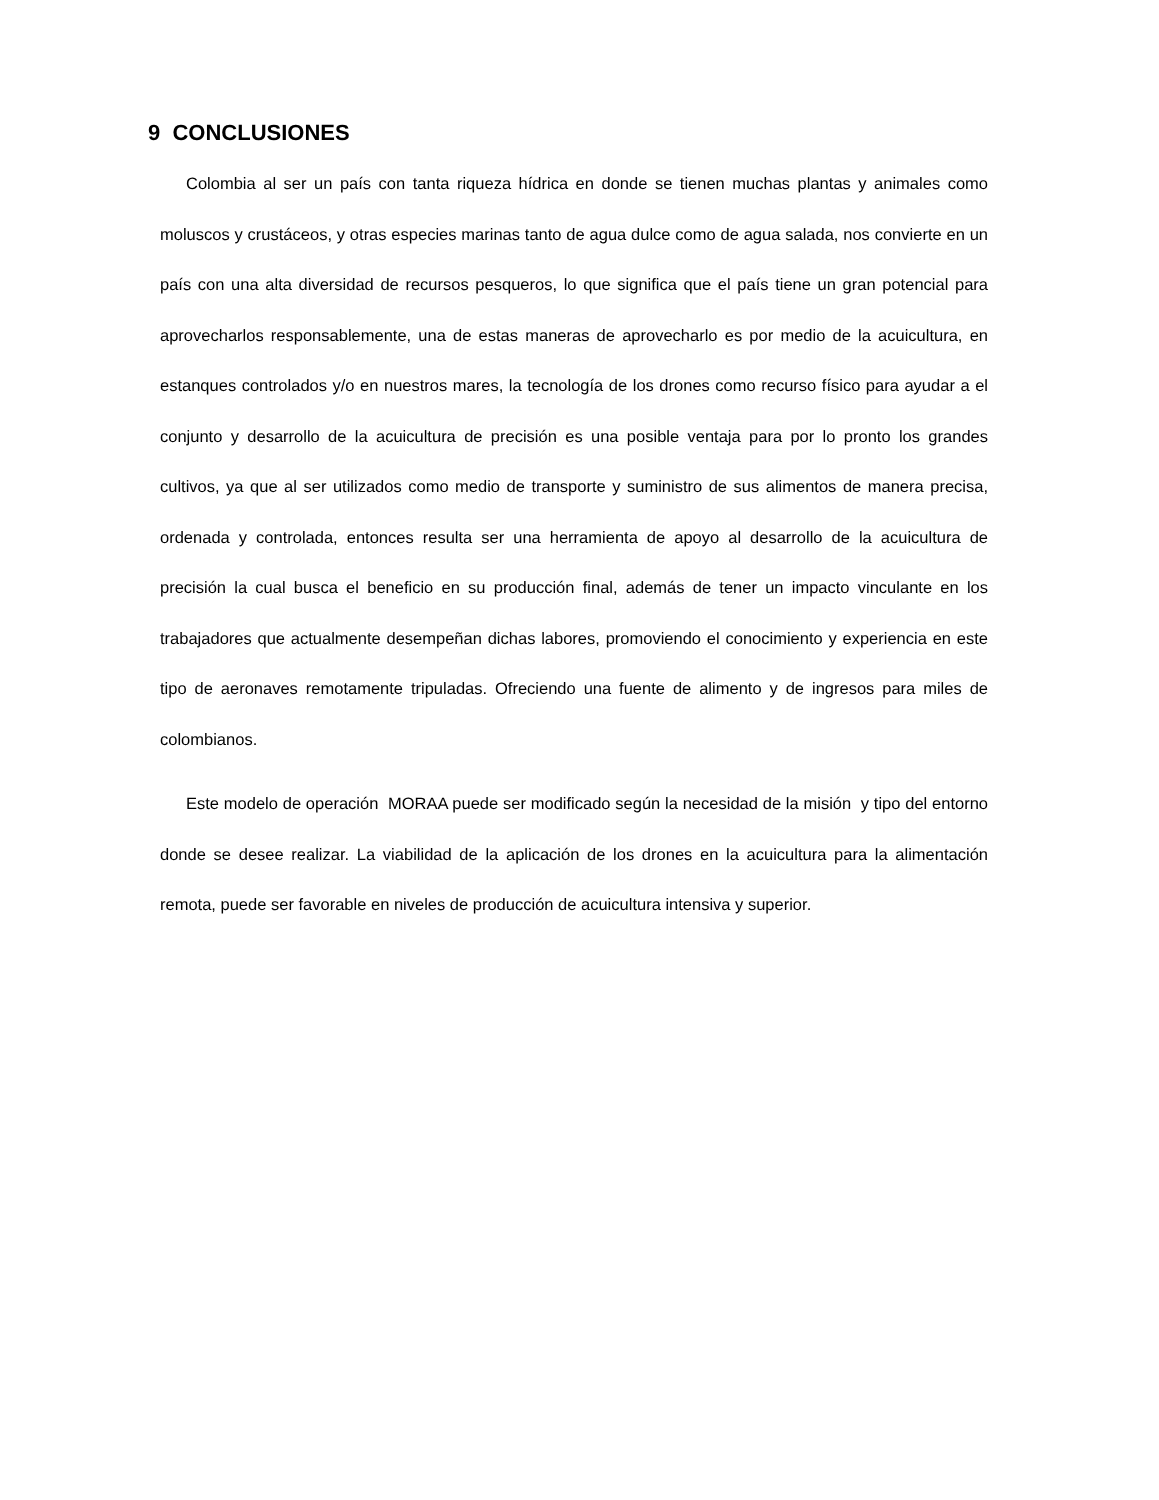9 CONCLUSIONES
Colombia al ser un país con tanta riqueza hídrica en donde se tienen muchas plantas y animales como moluscos y crustáceos, y otras especies marinas tanto de agua dulce como de agua salada, nos convierte en un país con una alta diversidad de recursos pesqueros, lo que significa que el país tiene un gran potencial para aprovecharlos responsablemente, una de estas maneras de aprovecharlo es por medio de la acuicultura, en estanques controlados y/o en nuestros mares, la tecnología de los drones como recurso físico para ayudar a el conjunto y desarrollo de la acuicultura de precisión es una posible ventaja para por lo pronto los grandes cultivos, ya que al ser utilizados como medio de transporte y suministro de sus alimentos de manera precisa, ordenada y controlada, entonces resulta ser una herramienta de apoyo al desarrollo de la acuicultura de precisión la cual busca el beneficio en su producción final, además de tener un impacto vinculante en los trabajadores que actualmente desempeñan dichas labores, promoviendo el conocimiento y experiencia en este tipo de aeronaves remotamente tripuladas. Ofreciendo una fuente de alimento y de ingresos para miles de colombianos.
Este modelo de operación MORAA puede ser modificado según la necesidad de la misión y tipo del entorno donde se desee realizar. La viabilidad de la aplicación de los drones en la acuicultura para la alimentación remota, puede ser favorable en niveles de producción de acuicultura intensiva y superior.